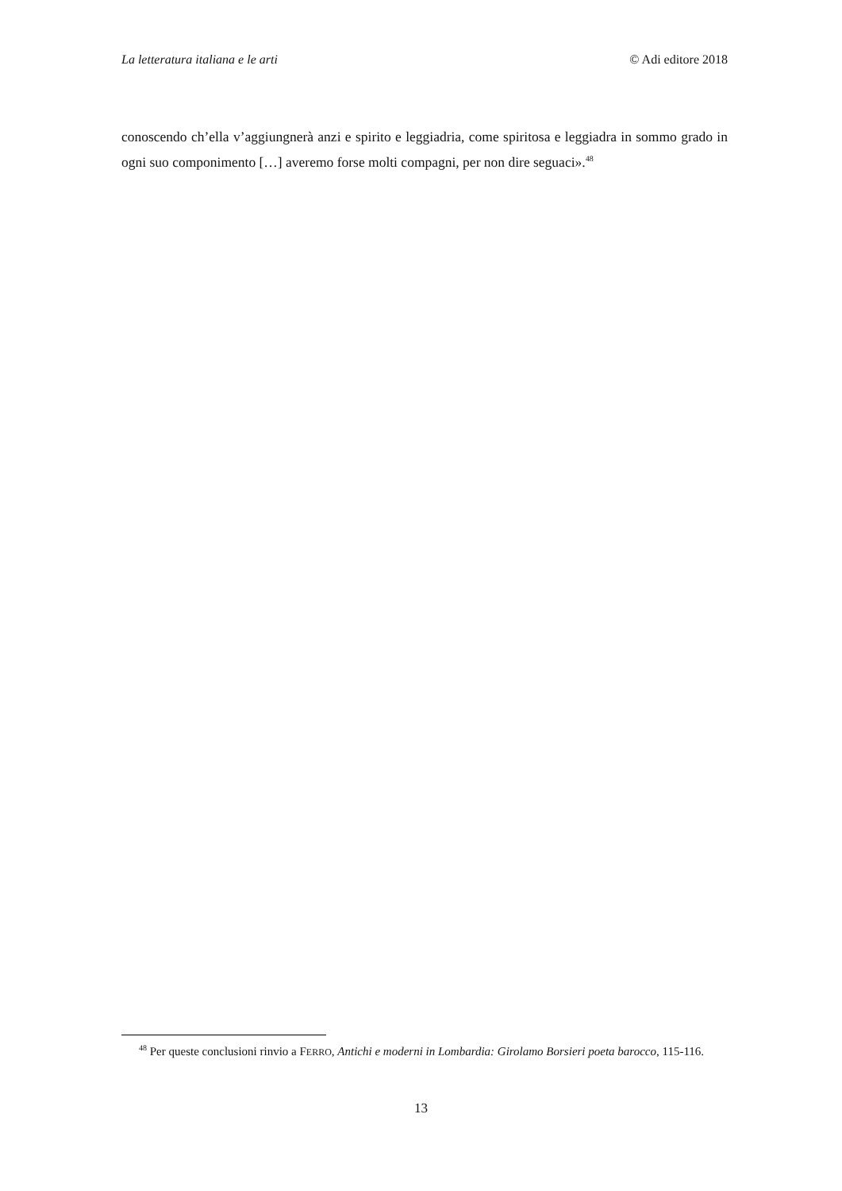La letteratura italiana e le arti © Adi editore 2018
conoscendo ch’ella v’aggiungnerà anzi e spirito e leggiadria, come spiritosa e leggiadra in sommo grado in ogni suo componimento […] averemo forse molti compagni, per non dire seguaci».<sup>48</sup>
<sup>48</sup> Per queste conclusioni rinvio a FERRO, Antichi e moderni in Lombardia: Girolamo Borsieri poeta barocco, 115-116.
13